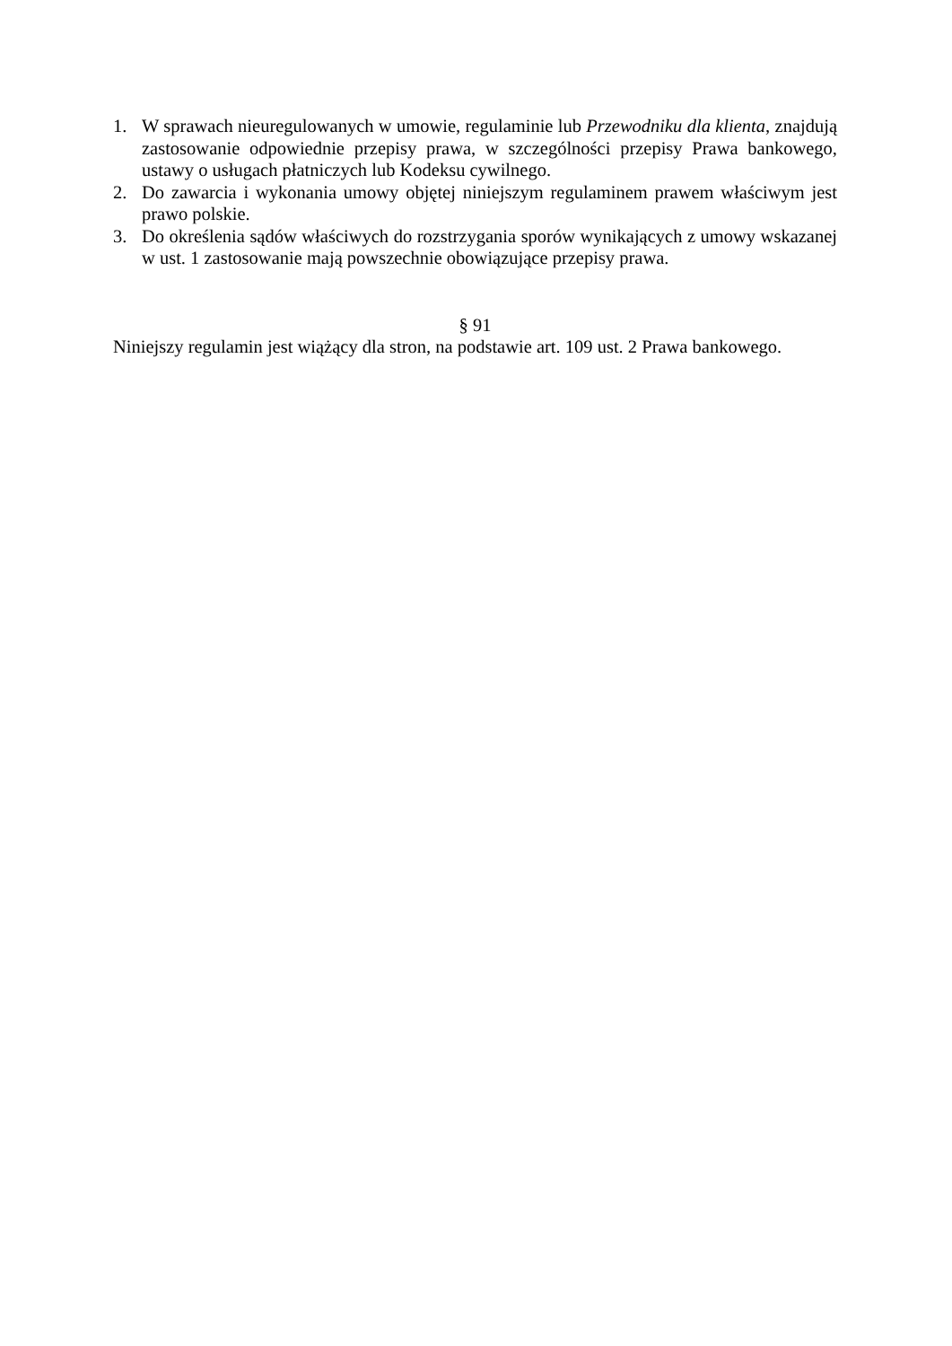1. W sprawach nieuregulowanych w umowie, regulaminie lub Przewodniku dla klienta, znajdują zastosowanie odpowiednie przepisy prawa, w szczególności przepisy Prawa bankowego, ustawy o usługach płatniczych lub Kodeksu cywilnego.
2. Do zawarcia i wykonania umowy objętej niniejszym regulaminem prawem właściwym jest prawo polskie.
3. Do określenia sądów właściwych do rozstrzygania sporów wynikających z umowy wskazanej w ust. 1 zastosowanie mają powszechnie obowiązujące przepisy prawa.
§ 91
Niniejszy regulamin jest wiążący dla stron, na podstawie art. 109 ust. 2 Prawa bankowego.